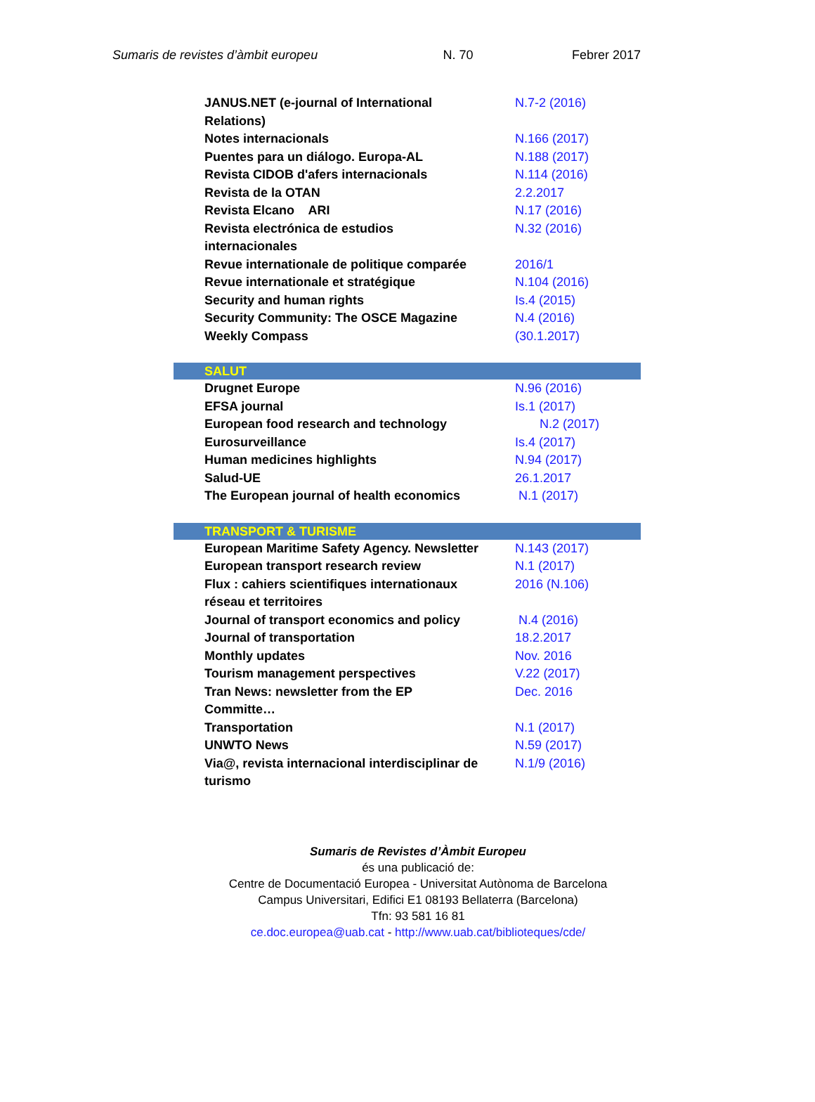Sumaris de revistes d’àmbit europeu N. 70 Febrer 2017
| JANUS.NET (e-journal of International Relations) | N.7-2 (2016) |
| Notes internacionals | N.166 (2017) |
| Puentes para un diálogo. Europa-AL | N.188 (2017) |
| Revista CIDOB d'afers internacionals | N.114 (2016) |
| Revista de la OTAN | 2.2.2017 |
| Revista Elcano ARI | N.17 (2016) |
| Revista electrónica de estudios internacionales | N.32 (2016) |
| Revue internationale de politique comparée | 2016/1 |
| Revue internationale et stratégique | N.104 (2016) |
| Security and human rights | Is.4 (2015) |
| Security Community: The OSCE Magazine | N.4 (2016) |
| Weekly Compass | (30.1.2017) |
| SALUT | |
| Drugnet Europe | N.96 (2016) |
| EFSA journal | Is.1 (2017) |
| European food research and technology | N.2 (2017) |
| Eurosurveillance | Is.4 (2017) |
| Human medicines highlights | N.94 (2017) |
| Salud-UE | 26.1.2017 |
| The European journal of health economics | N.1 (2017) |
| TRANSPORT & TURISME | |
| European Maritime Safety Agency. Newsletter | N.143 (2017) |
| European transport research review | N.1 (2017) |
| Flux : cahiers scientifiques internationaux réseau et territoires | 2016 (N.106) |
| Journal of transport economics and policy | N.4 (2016) |
| Journal of transportation | 18.2.2017 |
| Monthly updates | Nov. 2016 |
| Tourism management perspectives | V.22 (2017) |
| Tran News: newsletter from the EP Committe… | Dec. 2016 |
| Transportation | N.1 (2017) |
| UNWTO News | N.59 (2017) |
| Via@, revista internacional interdisciplinar de turismo | N.1/9 (2016) |
Sumaris de Revistes d’Àmbit Europeu
és una publicació de:
Centre de Documentació Europea - Universitat Autònoma de Barcelona
Campus Universitari, Edifici E1 08193 Bellaterra (Barcelona)
Tfn: 93 581 16 81
ce.doc.europea@uab.cat - http://www.uab.cat/biblioteques/cde/